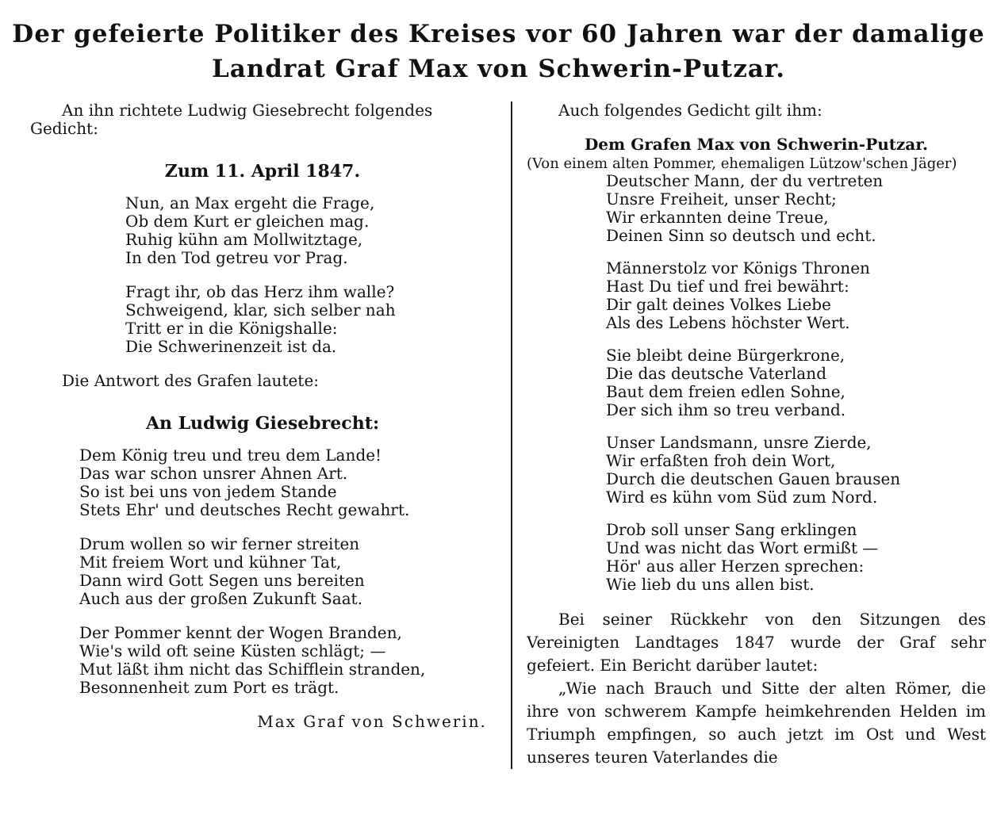Der gefeierte Politiker des Kreises vor 60 Jahren war der damalige
Landrat Graf Max von Schwerin-Putzar.
An ihn richtete Ludwig Giesebrecht folgendes Gedicht:
Zum 11. April 1847.
Nun, an Max ergeht die Frage,
Ob dem Kurt er gleichen mag.
Ruhig kühn am Mollwitztage,
In den Tod getreu vor Prag.
Fragt ihr, ob das Herz ihm walle?
Schweigend, klar, sich selber nah
Tritt er in die Königshalle:
Die Schwerinenzeit ist da.
Die Antwort des Grafen lautete:
An Ludwig Giesebrecht:
Dem König treu und treu dem Lande!
Das war schon unsrer Ahnen Art.
So ist bei uns von jedem Stande
Stets Ehr' und deutsches Recht gewahrt.
Drum wollen so wir ferner streiten
Mit freiem Wort und kühner Tat,
Dann wird Gott Segen uns bereiten
Auch aus der großen Zukunft Saat.
Der Pommer kennt der Wogen Branden,
Wie's wild oft seine Küsten schlägt; —
Mut läßt ihm nicht das Schifflein stranden,
Besonnenheit zum Port es trägt.
Max Graf von Schwerin.
Auch folgendes Gedicht gilt ihm:
Dem Grafen Max von Schwerin-Putzar.
(Von einem alten Pommer, ehemaligen Lützow'schen Jäger)
Deutscher Mann, der du vertreten
Unsre Freiheit, unser Recht;
Wir erkannten deine Treue,
Deinen Sinn so deutsch und echt.
Männerstolz vor Königs Thronen
Hast Du tief und frei bewährt:
Dir galt deines Volkes Liebe
Als des Lebens höchster Wert.
Sie bleibt deine Bürgerkrone,
Die das deutsche Vaterland
Baut dem freien edlen Sohne,
Der sich ihm so treu verband.
Unser Landsmann, unsre Zierde,
Wir erfaßten froh dein Wort,
Durch die deutschen Gauen brausen
Wird es kühn vom Süd zum Nord.
Drob soll unser Sang erklingen
Und was nicht das Wort ermißt —
Hör' aus aller Herzen sprechen:
Wie lieb du uns allen bist.
Bei seiner Rückkehr von den Sitzungen des Vereinigten Landtages 1847 wurde der Graf sehr gefeiert. Ein Bericht darüber lautet:
„Wie nach Brauch und Sitte der alten Römer, die ihre von schwerem Kampfe heimkehrenden Helden im Triumph empfingen, so auch jetzt im Ost und West unseres teuren Vaterlandes die